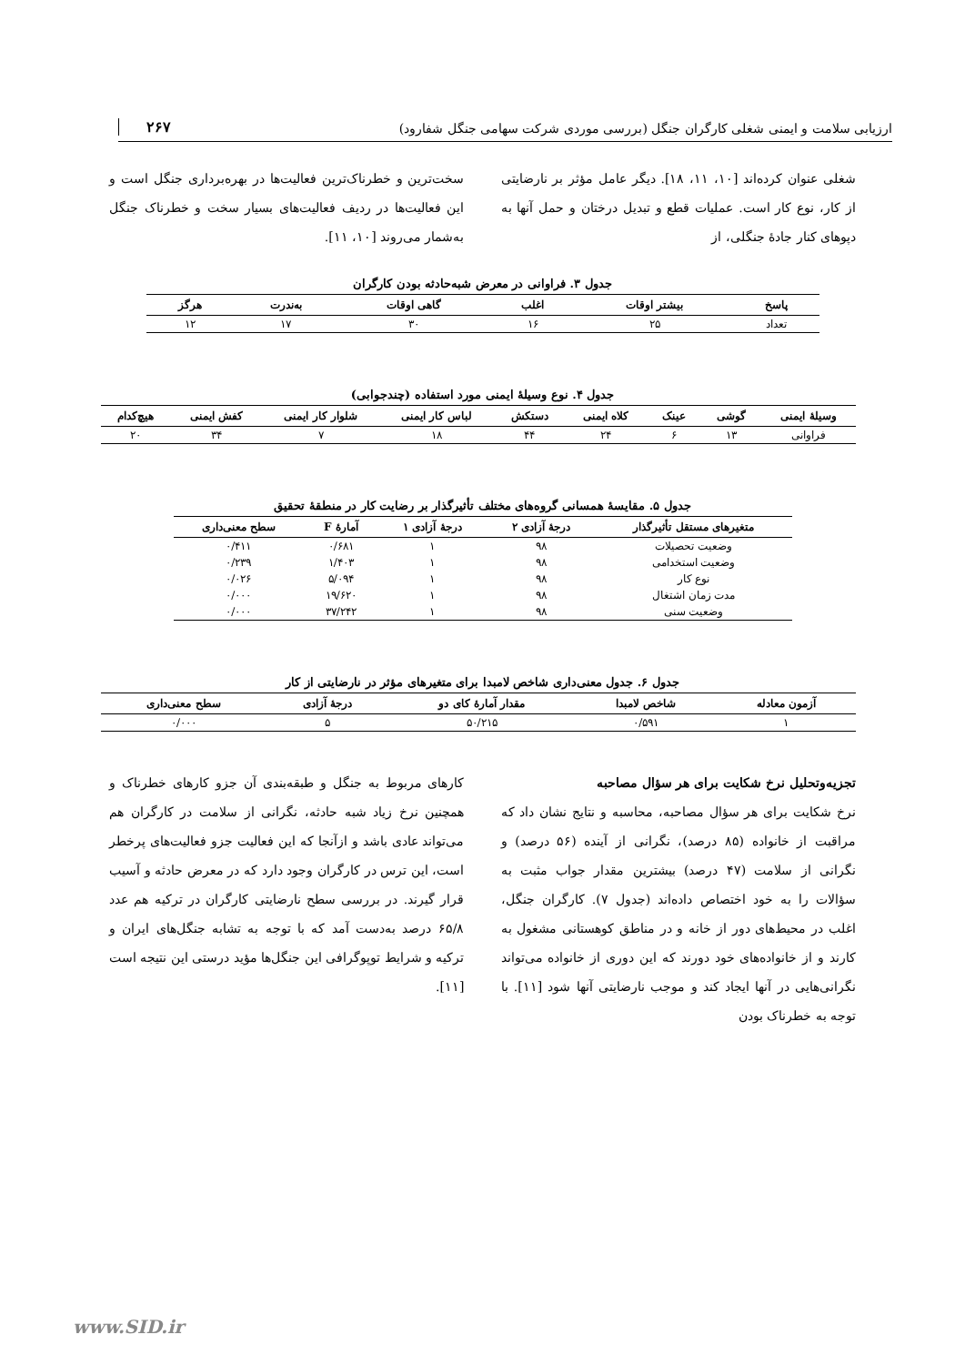ارزیابی سلامت و ایمنی شغلی کارگران جنگل (بررسی موردی شرکت سهامی جنگل شفارود) ۲۶۷
شغلی عنوان کرده‌اند [۱۰، ۱۱، ۱۸]. دیگر عامل مؤثر بر نارضایتی از کار، نوع کار است. عملیات قطع و تبدیل درختان و حمل آنها به دپوهای کنار جادهٔ جنگلی، از
سخت‌ترین و خطرناک‌ترین فعالیت‌ها در بهره‌برداری جنگل است و این فعالیت‌ها در ردیف فعالیت‌های بسیار سخت و خطرناک جنگل به‌شمار می‌روند [۱۰، ۱۱].
جدول ۳. فراوانی در معرض شبه‌حادثه بودن کارگران
| پاسخ | بیشتر اوقات | اغلب | گاهی اوقات | به‌ندرت | هرگز |
| --- | --- | --- | --- | --- | --- |
| تعداد | ۲۵ | ۱۶ | ۳۰ | ۱۷ | ۱۲ |
جدول ۴. نوع وسیلهٔ ایمنی مورد استفاده (چندجوابی)
| وسیلهٔ ایمنی | گوشی | عینک | کلاه ایمنی | دستکش | لباس کار ایمنی | شلوار کار ایمنی | کفش ایمنی | هیچ‌کدام |
| --- | --- | --- | --- | --- | --- | --- | --- | --- |
| فراوانی | ۱۳ | ۶ | ۲۴ | ۴۴ | ۱۸ | ۷ | ۳۴ | ۲۰ |
جدول ۵. مقایسهٔ همسانی گروه‌های مختلف تأثیرگذار بر رضایت کار در منطقهٔ تحقیق
| متغیرهای مستقل تأثیرگذار | درجهٔ آزادی ۲ | درجهٔ آزادی ۱ | آمارهٔ F | سطح معنی‌داری |
| --- | --- | --- | --- | --- |
| وضعیت تحصیلات | ۹۸ | ۱ | ۰/۶۸۱ | ۰/۴۱۱ |
| وضعیت استخدامی | ۹۸ | ۱ | ۱/۴۰۳ | ۰/۲۳۹ |
| نوع کار | ۹۸ | ۱ | ۵/۰۹۴ | ۰/۰۲۶ |
| مدت زمان اشتغال | ۹۸ | ۱ | ۱۹/۶۲۰ | ۰/۰۰۰ |
| وضعیت سنی | ۹۸ | ۱ | ۳۷/۲۴۲ | ۰/۰۰۰ |
جدول ۶. جدول معنی‌داری شاخص لامبدا برای متغیرهای مؤثر در نارضایتی از کار
| آزمون معادله | شاخص لامبدا | مقدار آمارهٔ کای دو | درجهٔ آزادی | سطح معنی‌داری |
| --- | --- | --- | --- | --- |
| ۱ | ۰/۵۹۱ | ۵۰/۲۱۵ | ۵ | ۰/۰۰۰ |
تجزیه‌وتحلیل نرخ شکایت برای هر سؤال مصاحبه
نرخ شکایت برای هر سؤال مصاحبه، محاسبه و نتایج نشان داد که مراقبت از خانواده (۸۵ درصد)، نگرانی از آینده (۵۶ درصد) و نگرانی از سلامت (۴۷ درصد) بیشترین مقدار جواب مثبت به سؤالات را به خود اختصاص داده‌اند (جدول ۷). کارگران جنگل، اغلب در محیط‌های دور از خانه و در مناطق کوهستانی مشغول به کارند و از خانواده‌های خود دورند که این دوری از خانواده می‌تواند نگرانی‌هایی در آنها ایجاد کند و موجب نارضایتی آنها شود [۱۱]. با توجه به خطرناک بودن
کارهای مربوط به جنگل و طبقه‌بندی آن جزو کارهای خطرناک و همچنین نرخ زیاد شبه حادثه، نگرانی از سلامت در کارگران هم می‌تواند عادی باشد و ازآنجا که این فعالیت جزو فعالیت‌های پرخطر است، این ترس در کارگران وجود دارد که در معرض حادثه و آسیب قرار گیرند. در بررسی سطح نارضایتی کارگران در ترکیه هم عدد ۶۵/۸ درصد به‌دست آمد که با توجه به تشابه جنگل‌های ایران و ترکیه و شرایط توپوگرافی این جنگل‌ها مؤید درستی این نتیجه است [۱۱].
www.SID.ir